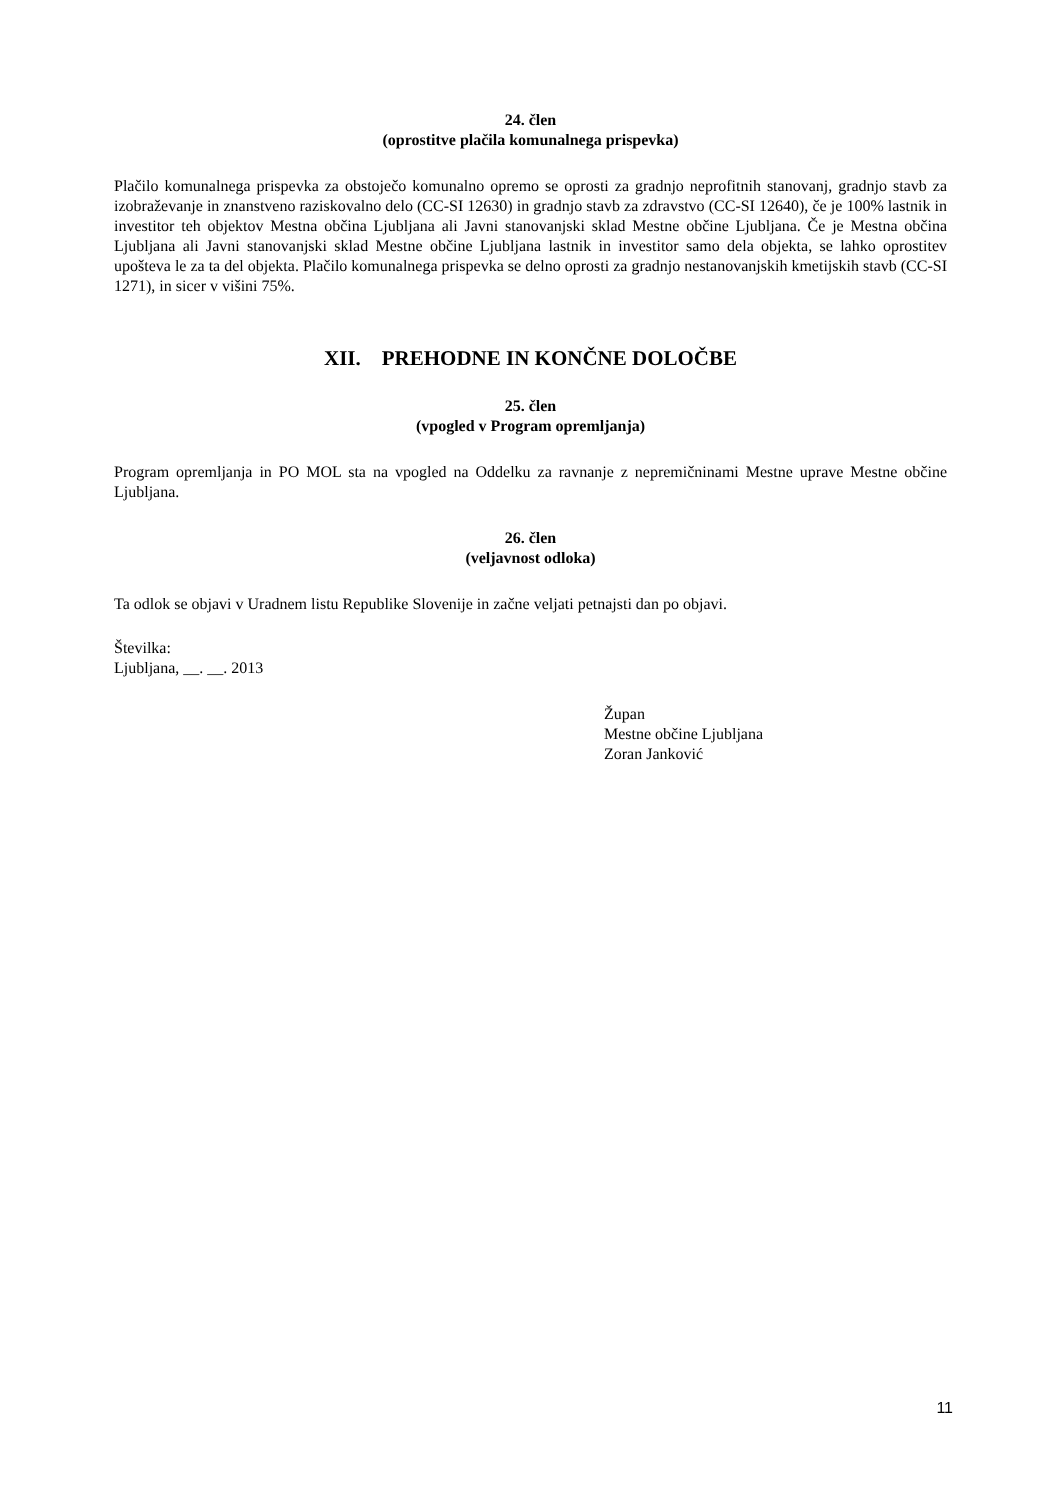24. člen
(oprostitve plačila komunalnega prispevka)
Plačilo komunalnega prispevka za obstoječo komunalno opremo se oprosti za gradnjo neprofitnih stanovanj, gradnjo stavb za izobraževanje in znanstveno raziskovalno delo (CC-SI 12630) in gradnjo stavb za zdravstvo (CC-SI 12640), če je 100% lastnik in investitor teh objektov Mestna občina Ljubljana ali Javni stanovanjski sklad Mestne občine Ljubljana. Če je Mestna občina Ljubljana ali Javni stanovanjski sklad Mestne občine Ljubljana lastnik in investitor samo dela objekta, se lahko oprostitev upošteva le za ta del objekta. Plačilo komunalnega prispevka se delno oprosti za gradnjo nestanovanjskih kmetijskih stavb (CC-SI 1271), in sicer v višini 75%.
XII. PREHODNE IN KONČNE DOLOČBE
25. člen
(vpogled v Program opremljanja)
Program opremljanja in PO MOL sta na vpogled na Oddelku za ravnanje z nepremičninami Mestne uprave Mestne občine Ljubljana.
26. člen
(veljavnost odloka)
Ta odlok se objavi v Uradnem listu Republike Slovenije in začne veljati petnajsti dan po objavi.
Številka:
Ljubljana, __. __. 2013
Župan
Mestne občine Ljubljana
Zoran Janković
11